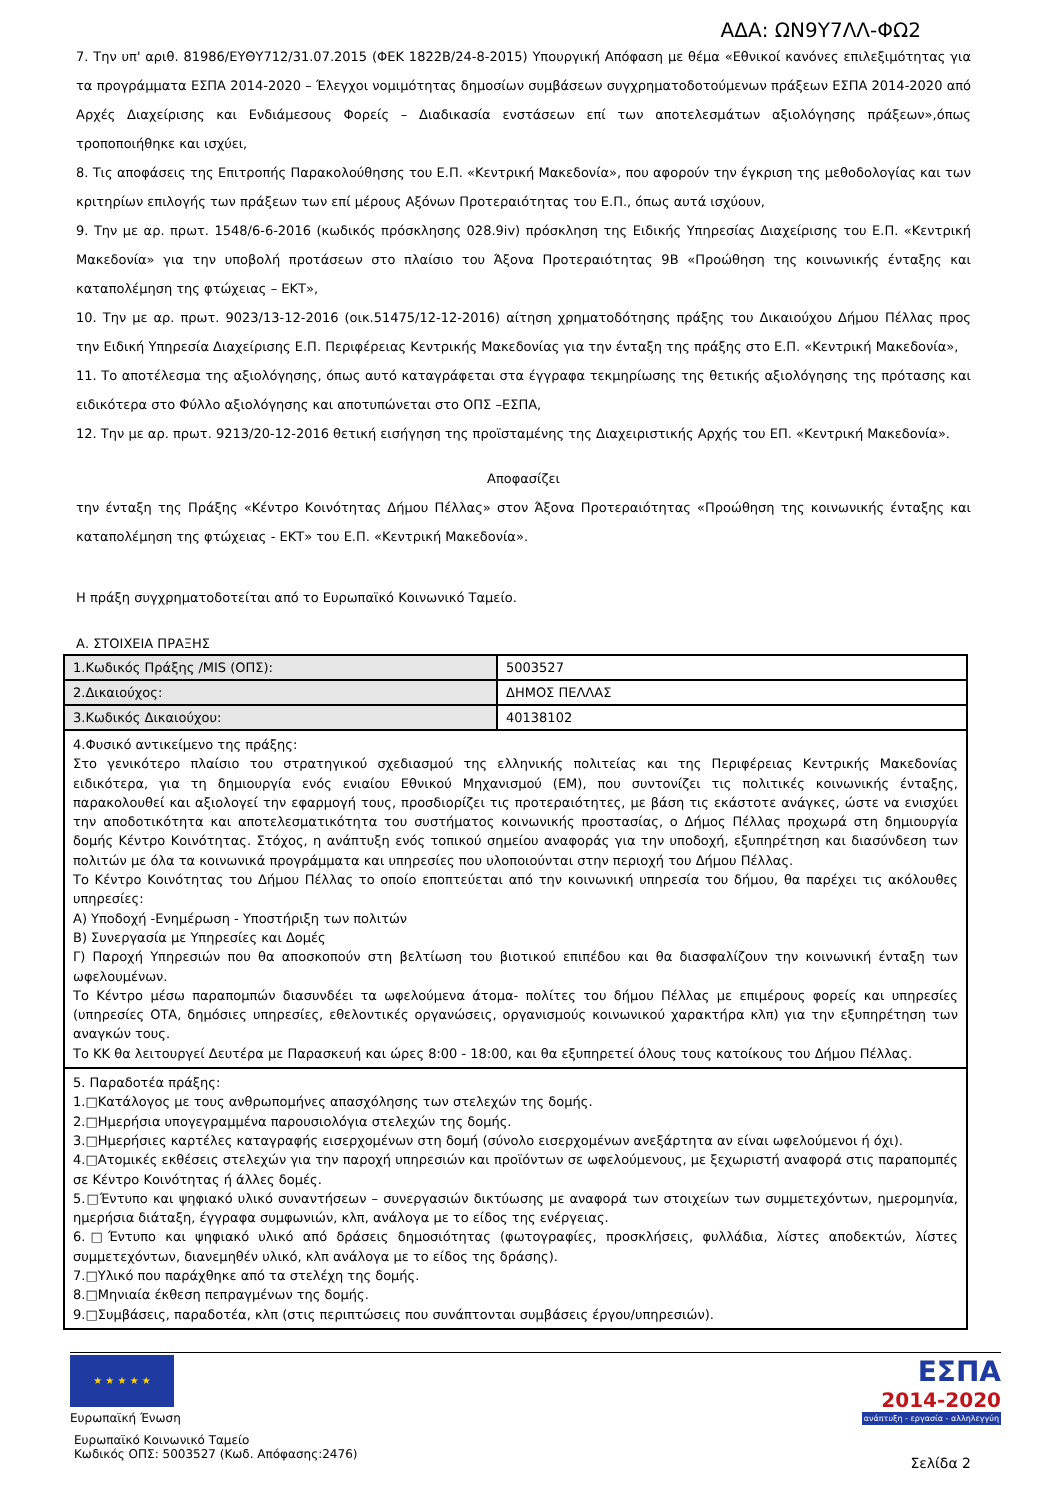ΑΔΑ: ΩΝ9Υ7ΛΛ-ΦΩ2
7. Την υπ' αριθ. 81986/ΕΥΘΥ712/31.07.2015 (ΦΕΚ 1822Β/24-8-2015) Υπουργική Απόφαση με θέμα «Εθνικοί κανόνες επιλεξιμότητας για τα προγράμματα ΕΣΠΑ 2014-2020 – Έλεγχοι νομιμότητας δημοσίων συμβάσεων συγχρηματοδοτούμενων πράξεων ΕΣΠΑ 2014-2020 από Αρχές Διαχείρισης και Ενδιάμεσους Φορείς – Διαδικασία ενστάσεων επί των αποτελεσμάτων αξιολόγησης πράξεων»,όπως τροποποιήθηκε και ισχύει,
8. Τις αποφάσεις της Επιτροπής Παρακολούθησης του Ε.Π. «Κεντρική Μακεδονία», που αφορούν την έγκριση της μεθοδολογίας και των κριτηρίων επιλογής των πράξεων των επί μέρους Αξόνων Προτεραιότητας του Ε.Π., όπως αυτά ισχύουν,
9. Την με αρ. πρωτ. 1548/6-6-2016 (κωδικός πρόσκλησης 028.9iv) πρόσκληση της Ειδικής Υπηρεσίας Διαχείρισης του Ε.Π. «Κεντρική Μακεδονία» για την υποβολή προτάσεων στο πλαίσιο του Άξονα Προτεραιότητας 9Β «Προώθηση της κοινωνικής ένταξης και καταπολέμηση της φτώχειας – ΕΚΤ»,
10. Την με αρ. πρωτ. 9023/13-12-2016 (οικ.51475/12-12-2016) αίτηση χρηματοδότησης πράξης του Δικαιούχου Δήμου Πέλλας προς την Ειδική Υπηρεσία Διαχείρισης Ε.Π. Περιφέρειας Κεντρικής Μακεδονίας για την ένταξη της πράξης στο Ε.Π. «Κεντρική Μακεδονία»,
11. Το αποτέλεσμα της αξιολόγησης, όπως αυτό καταγράφεται στα έγγραφα τεκμηρίωσης της θετικής αξιολόγησης της πρότασης και ειδικότερα στο Φύλλο αξιολόγησης και αποτυπώνεται στο ΟΠΣ –ΕΣΠΑ,
12. Την με αρ. πρωτ. 9213/20-12-2016 θετική εισήγηση της προϊσταμένης της Διαχειριστικής Αρχής του ΕΠ. «Κεντρική Μακεδονία».
Αποφασίζει
την ένταξη της Πράξης «Κέντρο Κοινότητας Δήμου Πέλλας» στον Άξονα Προτεραιότητας «Προώθηση της κοινωνικής ένταξης και καταπολέμηση της φτώχειας - ΕΚΤ» του Ε.Π. «Κεντρική Μακεδονία».
Η πράξη συγχρηματοδοτείται από το Ευρωπαϊκό Κοινωνικό Ταμείο.
Α. ΣΤΟΙΧΕΙΑ ΠΡΑΞΗΣ
| 1.Κωδικός Πράξης /MIS (ΟΠΣ): | 5003527 |
| 2.Δικαιούχος: | ΔΗΜΟΣ ΠΕΛΛΑΣ |
| 3.Κωδικός Δικαιούχου: | 40138102 |
| 4.Φυσικό αντικείμενο της πράξης: Στο γενικότερο πλαίσιο του στρατηγικού σχεδιασμού της ελληνικής πολιτείας και της Περιφέρειας Κεντρικής Μακεδονίας ειδικότερα, για τη δημιουργία ενός ενιαίου Εθνικού Μηχανισμού (ΕΜ), που συντονίζει τις πολιτικές κοινωνικής ένταξης, παρακολουθεί και αξιολογεί την εφαρμογή τους, προσδιορίζει τις προτεραιότητες, με βάση τις εκάστοτε ανάγκες, ώστε να ενισχύει την αποδοτικότητα και αποτελεσματικότητα του συστήματος κοινωνικής προστασίας, ο Δήμος Πέλλας προχωρά στη δημιουργία δομής Κέντρο Κοινότητας. Στόχος, η ανάπτυξη ενός τοπικού σημείου αναφοράς για την υποδοχή, εξυπηρέτηση και διασύνδεση των πολιτών με όλα τα κοινωνικά προγράμματα και υπηρεσίες που υλοποιούνται στην περιοχή του Δήμου Πέλλας. Το Κέντρο Κοινότητας του Δήμου Πέλλας το οποίο εποπτεύεται από την κοινωνική υπηρεσία του δήμου, θα παρέχει τις ακόλουθες υπηρεσίες: Α) Υποδοχή -Ενημέρωση - Υποστήριξη των πολιτών Β) Συνεργασία με Υπηρεσίες και Δομές Γ) Παροχή Υπηρεσιών που θα αποσκοπούν στη βελτίωση του βιοτικού επιπέδου και θα διασφαλίζουν την κοινωνική ένταξη των ωφελουμένων. Το Κέντρο μέσω παραπομπών διασυνδέει τα ωφελούμενα άτομα- πολίτες του δήμου Πέλλας με επιμέρους φορείς και υπηρεσίες (υπηρεσίες ΟΤΑ, δημόσιες υπηρεσίες, εθελοντικές οργανώσεις, οργανισμούς κοινωνικού χαρακτήρα κλπ) για την εξυπηρέτηση των αναγκών τους. Το ΚΚ θα λειτουργεί Δευτέρα με Παρασκευή και ώρες 8:00 - 18:00, και θα εξυπηρετεί όλους τους κατοίκους του Δήμου Πέλλας. | |
| 5. Παραδοτέα πράξης: 1.□Κατάλογος με τους ανθρωπομήνες απασχόλησης των στελεχών της δομής. 2.□Ημερήσια υπογεγραμμένα παρουσιολόγια στελεχών της δομής. 3.□Ημερήσιες καρτέλες καταγραφής εισερχομένων στη δομή (σύνολο εισερχομένων ανεξάρτητα αν είναι ωφελούμενοι ή όχι). 4.□Ατομικές εκθέσεις στελεχών για την παροχή υπηρεσιών και προϊόντων σε ωφελούμενους, με ξεχωριστή αναφορά στις παραπομπές σε Κέντρο Κοινότητας ή άλλες δομές. 5.□Έντυπο και ψηφιακό υλικό συναντήσεων – συνεργασιών δικτύωσης με αναφορά των στοιχείων των συμμετεχόντων, ημερομηνία, ημερήσια διάταξη, έγγραφα συμφωνιών, κλπ, ανάλογα με το είδος της ενέργειας. 6.□Έντυπο και ψηφιακό υλικό από δράσεις δημοσιότητας (φωτογραφίες, προσκλήσεις, φυλλάδια, λίστες αποδεκτών, λίστες συμμετεχόντων, διανεμηθέν υλικό, κλπ ανάλογα με το είδος της δράσης). 7.□Υλικό που παράχθηκε από τα στελέχη της δομής. 8.□Μηνιαία έκθεση πεπραγμένων της δομής. 9.□Συμβάσεις, παραδοτέα, κλπ (στις περιπτώσεις που συνάπτονται συμβάσεις έργου/υπηρεσιών). | |
★ ★ ★ ★ ★
Ευρωπαϊκή Ένωση
Ευρωπαϊκό Κοινωνικό Ταμείο
Κωδικός ΟΠΣ: 5003527 (Κωδ. Απόφασης:2476)
ΕΣΠΑ
2014-2020
ανάπτυξη - εργασία - αλληλεγγύη
Σελίδα 2